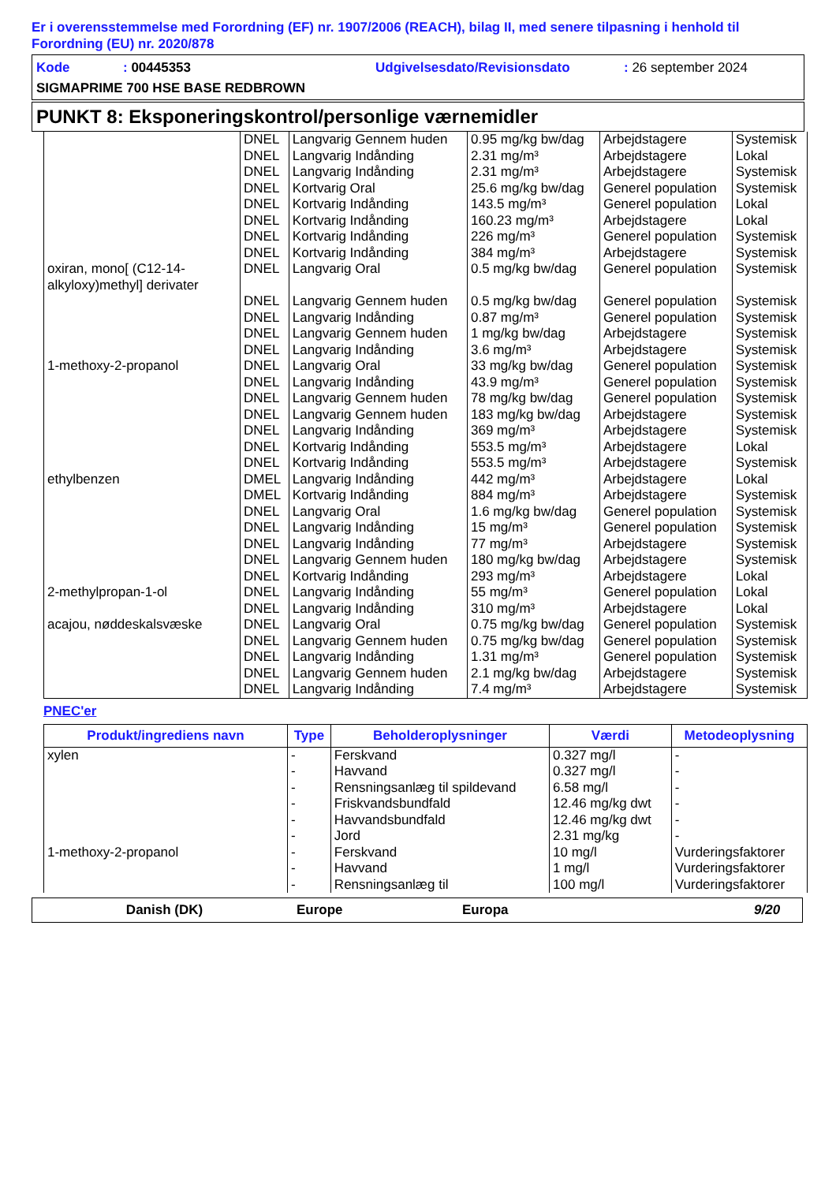Er i overensstemmelse med Forordning (EF) nr. 1907/2006 (REACH), bilag II, med senere tilpasning i henhold til Forordning (EU) nr. 2020/878
Kode: 00445353 Udgivelsesdato/Revisionsdato: 26 september 2024
SIGMAPRIME 700 HSE BASE REDBROWN
PUNKT 8: Eksponeringskontrol/personlige værnemidler
| | DNEL | Langvarig Gennem huden | 0.95 mg/kg bw/dag | Arbejdstagere | Systemisk |
| | DNEL | Langvarig Indånding | 2.31 mg/m³ | Arbejdstagere | Lokal |
| | DNEL | Langvarig Indånding | 2.31 mg/m³ | Arbejdstagere | Systemisk |
| | DNEL | Kortvarig Oral | 25.6 mg/kg bw/dag | Generel population | Systemisk |
| | DNEL | Kortvarig Indånding | 143.5 mg/m³ | Generel population | Lokal |
| | DNEL | Kortvarig Indånding | 160.23 mg/m³ | Arbejdstagere | Lokal |
| | DNEL | Kortvarig Indånding | 226 mg/m³ | Generel population | Systemisk |
| | DNEL | Kortvarig Indånding | 384 mg/m³ | Arbejdstagere | Systemisk |
| oxiran, mono[ (C12-14-alkyloxy)methyl] derivater | DNEL | Langvarig Oral | 0.5 mg/kg bw/dag | Generel population | Systemisk |
| | DNEL | Langvarig Gennem huden | 0.5 mg/kg bw/dag | Generel population | Systemisk |
| | DNEL | Langvarig Indånding | 0.87 mg/m³ | Generel population | Systemisk |
| | DNEL | Langvarig Gennem huden | 1 mg/kg bw/dag | Arbejdstagere | Systemisk |
| | DNEL | Langvarig Indånding | 3.6 mg/m³ | Arbejdstagere | Systemisk |
| 1-methoxy-2-propanol | DNEL | Langvarig Oral | 33 mg/kg bw/dag | Generel population | Systemisk |
| | DNEL | Langvarig Indånding | 43.9 mg/m³ | Generel population | Systemisk |
| | DNEL | Langvarig Gennem huden | 78 mg/kg bw/dag | Generel population | Systemisk |
| | DNEL | Langvarig Gennem huden | 183 mg/kg bw/dag | Arbejdstagere | Systemisk |
| | DNEL | Langvarig Indånding | 369 mg/m³ | Arbejdstagere | Systemisk |
| | DNEL | Kortvarig Indånding | 553.5 mg/m³ | Arbejdstagere | Lokal |
| | DNEL | Kortvarig Indånding | 553.5 mg/m³ | Arbejdstagere | Systemisk |
| ethylbenzen | DMEL | Langvarig Indånding | 442 mg/m³ | Arbejdstagere | Lokal |
| | DMEL | Kortvarig Indånding | 884 mg/m³ | Arbejdstagere | Systemisk |
| | DNEL | Langvarig Oral | 1.6 mg/kg bw/dag | Generel population | Systemisk |
| | DNEL | Langvarig Indånding | 15 mg/m³ | Generel population | Systemisk |
| | DNEL | Langvarig Indånding | 77 mg/m³ | Arbejdstagere | Systemisk |
| | DNEL | Langvarig Gennem huden | 180 mg/kg bw/dag | Arbejdstagere | Systemisk |
| | DNEL | Kortvarig Indånding | 293 mg/m³ | Arbejdstagere | Lokal |
| 2-methylpropan-1-ol | DNEL | Langvarig Indånding | 55 mg/m³ | Generel population | Lokal |
| | DNEL | Langvarig Indånding | 310 mg/m³ | Arbejdstagere | Lokal |
| acajou, nøddeskalsvæske | DNEL | Langvarig Oral | 0.75 mg/kg bw/dag | Generel population | Systemisk |
| | DNEL | Langvarig Gennem huden | 0.75 mg/kg bw/dag | Generel population | Systemisk |
| | DNEL | Langvarig Indånding | 1.31 mg/m³ | Generel population | Systemisk |
| | DNEL | Langvarig Gennem huden | 2.1 mg/kg bw/dag | Arbejdstagere | Systemisk |
| | DNEL | Langvarig Indånding | 7.4 mg/m³ | Arbejdstagere | Systemisk |
PNEC'er
| Produkt/ingrediens navn | Type | Beholderoplysninger | Værdi | Metodeoplysning |
| --- | --- | --- | --- | --- |
| xylen | - | Ferskvand | 0.327 mg/l | - |
| | - | Havvand | 0.327 mg/l | - |
| | - | Rensningsanlæg til spildevand | 6.58 mg/l | - |
| | - | Friskvandsbundfald | 12.46 mg/kg dwt | - |
| | - | Havvandsbundfald | 12.46 mg/kg dwt | - |
| | - | Jord | 2.31 mg/kg | - |
| 1-methoxy-2-propanol | - | Ferskvand | 10 mg/l | Vurderingsfaktorer |
| | - | Havvand | 1 mg/l | Vurderingsfaktorer |
| | - | Rensningsanlæg til | 100 mg/l | Vurderingsfaktorer |
Danish (DK) Europe Europa 9/20